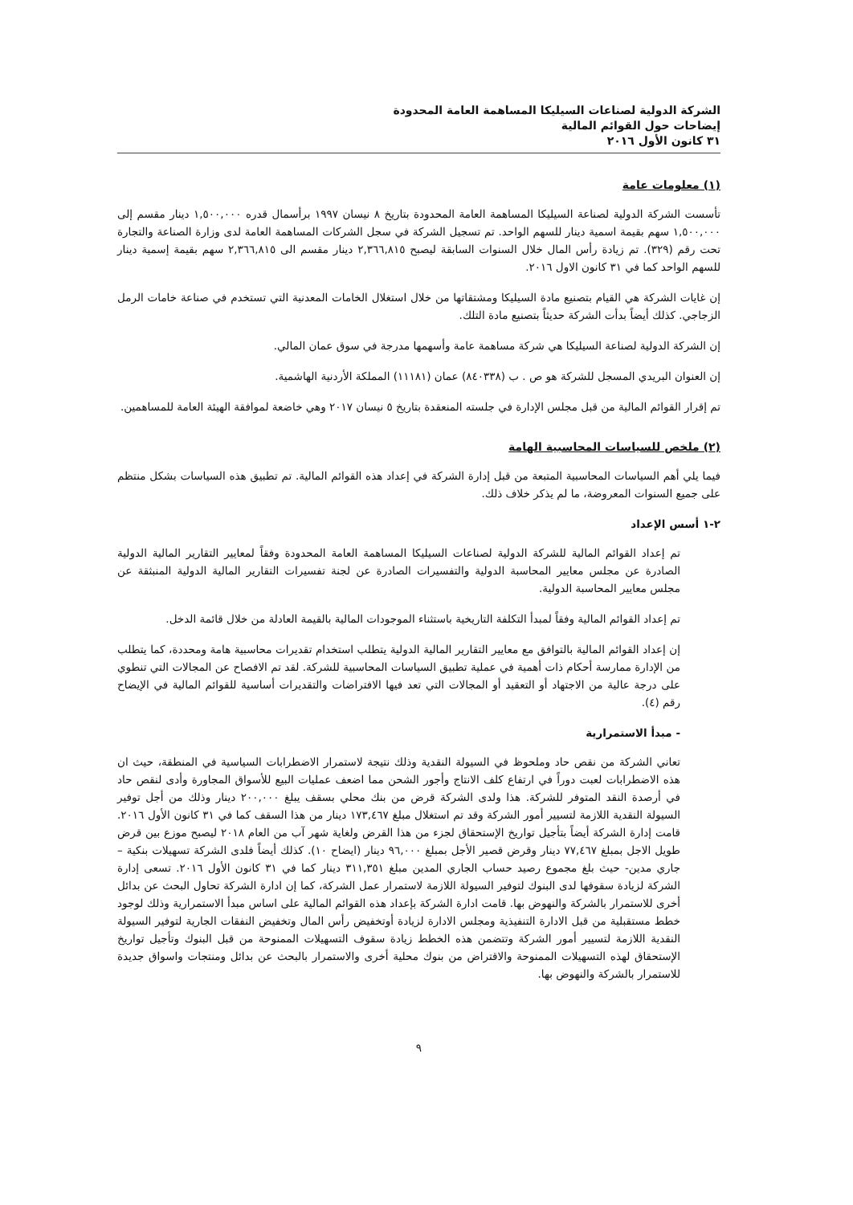الشركة الدولية لصناعات السيليكا المساهمة العامة المحدودة
إيضاحات حول القوائم المالية
٣١ كانون الأول ٢٠١٦
(١) معلومات عامة
تأسست الشركة الدولية لصناعة السيليكا المساهمة العامة المحدودة بتاريخ ٨ نيسان ١٩٩٧ برأسمال قدره ١,٥٠٠,٠٠٠ دينار مقسم إلى ١,٥٠٠,٠٠٠ سهم بقيمة اسمية دينار للسهم الواحد. تم تسجيل الشركة في سجل الشركات المساهمة العامة لدى وزارة الصناعة والتجارة تحت رقم (٣٢٩). تم زيادة رأس المال خلال السنوات السابقة ليصبح ٢,٣٦٦,٨١٥ دينار مقسم الى ٢,٣٦٦,٨١٥ سهم بقيمة إسمية دينار للسهم الواحد كما في ٣١ كانون الاول ٢٠١٦.
إن غايات الشركة هي القيام بتصنيع مادة السيليكا ومشتقاتها من خلال استغلال الخامات المعدنية التي تستخدم في صناعة خامات الرمل الزجاجي. كذلك أيضاً بدأت الشركة حديثاً بتصنيع مادة التلك.
إن الشركة الدولية لصناعة السيليكا هي شركة مساهمة عامة وأسهمها مدرجة في سوق عمان المالي.
إن العنوان البريدي المسجل للشركة هو ص . ب (٨٤٠٣٣٨) عمان (١١١٨١) المملكة الأردنية الهاشمية.
تم إقرار القوائم المالية من قبل مجلس الإدارة في جلسته المنعقدة بتاريخ ٥ نيسان ٢٠١٧ وهي خاضعة لموافقة الهيئة العامة للمساهمين.
(٢) ملخص للسياسات المحاسبية الهامة
فيما يلي أهم السياسات المحاسبية المتبعة من قبل إدارة الشركة في إعداد هذه القوائم المالية. تم تطبيق هذه السياسات بشكل منتظم على جميع السنوات المعروضة، ما لم يذكر خلاف ذلك.
٢-١ أسس الإعداد
تم إعداد القوائم المالية للشركة الدولية لصناعات السيليكا المساهمة العامة المحدودة وفقاً لمعايير التقارير المالية الدولية الصادرة عن مجلس معايير المحاسبة الدولية والتفسيرات الصادرة عن لجنة تفسيرات التقارير المالية الدولية المنبثقة عن مجلس معايير المحاسبة الدولية.
تم إعداد القوائم المالية وفقاً لمبدأ التكلفة التاريخية باستثناء الموجودات المالية بالقيمة العادلة من خلال قائمة الدخل.
إن إعداد القوائم المالية بالتوافق مع معايير التقارير المالية الدولية يتطلب استخدام تقديرات محاسبية هامة ومحددة، كما يتطلب من الإدارة ممارسة أحكام ذات أهمية في عملية تطبيق السياسات المحاسبية للشركة. لقد تم الافصاح عن المجالات التي تنطوي على درجة عالية من الاجتهاد أو التعقيد أو المجالات التي تعد فيها الافتراضات والتقديرات أساسية للقوائم المالية في الإيضاح رقم (٤).
- مبدأ الاستمرارية
تعاني الشركة من نقص حاد وملحوظ في السيولة النقدية وذلك نتيجة لاستمرار الاضطرابات السياسية في المنطقة، حيث ان هذه الاضطرابات لعبت دوراً في ارتفاع كلف الانتاج وأجور الشحن مما اضعف عمليات البيع للأسواق المجاورة وأدى لنقص حاد في أرصدة النقد المتوفر للشركة. هذا ولدى الشركة قرض من بنك محلي بسقف يبلغ ٢٠٠,٠٠٠ دينار وذلك من أجل توفير السيولة النقدية اللازمة لتسيير أمور الشركة وقد تم استغلال مبلغ ١٧٣,٤٦٧ دينار من هذا السقف كما في ٣١ كانون الأول ٢٠١٦. قامت إدارة الشركة أيضاً بتأجيل تواريخ الإستحقاق لجزء من هذا القرض ولغاية شهر آب من العام ٢٠١٨ ليصبح موزع بين قرض طويل الاجل بمبلغ ٧٧,٤٦٧ دينار وقرض قصير الأجل بمبلغ ٩٦,٠٠٠ دينار (ايضاح ١٠). كذلك أيضاً فلدى الشركة تسهيلات بنكية – جاري مدين- حيث بلغ مجموع رصيد حساب الجاري المدين مبلغ ٣١١,٣٥١ دينار كما في ٣١ كانون الأول ٢٠١٦. تسعى إدارة الشركة لزيادة سقوفها لدى البنوك لتوفير السيولة اللازمة لاستمرار عمل الشركة، كما إن ادارة الشركة تحاول البحث عن بدائل أخرى للاستمرار بالشركة والنهوض بها. قامت ادارة الشركة بإعداد هذه القوائم المالية على اساس مبدأ الاستمرارية وذلك لوجود خطط مستقبلية من قبل الادارة التنفيذية ومجلس الادارة لزيادة أوتخفيض رأس المال وتخفيض النفقات الجارية لتوفير السيولة النقدية اللازمة لتسيير أمور الشركة وتتضمن هذه الخطط زيادة سقوف التسهيلات الممنوحة من قبل البنوك وتأجيل تواريخ الإستحقاق لهذه التسهيلات الممنوحة والاقتراض من بنوك محلية أخرى والاستمرار بالبحث عن بدائل ومنتجات واسواق جديدة للاستمرار بالشركة والنهوض بها.
٩